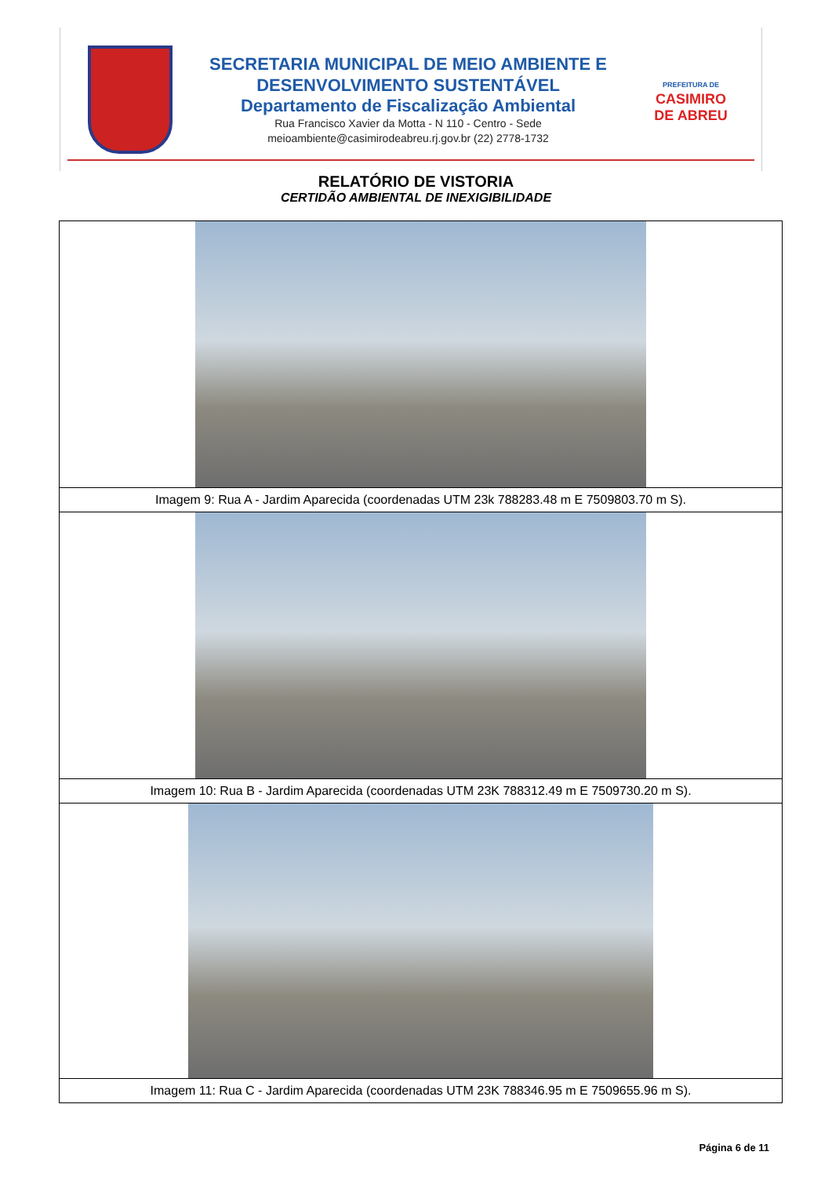SECRETARIA MUNICIPAL DE MEIO AMBIENTE E
DESENVOLVIMENTO SUSTENTÁVEL
Departamento de Fiscalização Ambiental
Rua Francisco Xavier da Motta - N 110 - Centro - Sede
meioambiente@casimirodeabreu.rj.gov.br (22) 2778-1732
PREFEITURA DE
CASIMIRO
DE ABREU
RELATÓRIO DE VISTORIA
CERTIDÃO AMBIENTAL DE INEXIGIBILIDADE
| Imagem 9: Rua A - Jardim Aparecida (coordenadas UTM 23k 788283.48 m E 7509803.70 m S). |
| Imagem 10: Rua B - Jardim Aparecida (coordenadas UTM 23K 788312.49 m E 7509730.20 m S). |
| Imagem 11: Rua C - Jardim Aparecida (coordenadas UTM 23K 788346.95 m E 7509655.96 m S). |
Página 6 de 11